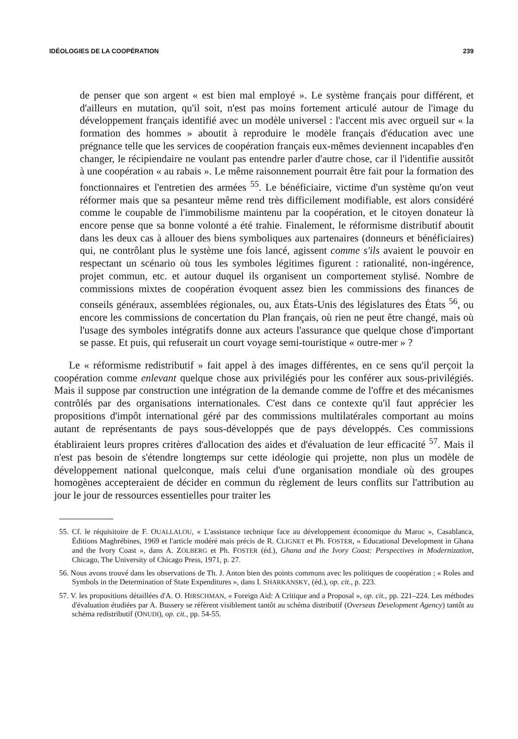IDÉOLOGIES DE LA COOPÉRATION 239
de penser que son argent « est bien mal employé ». Le système français pour différent, et d'ailleurs en mutation, qu'il soit, n'est pas moins fortement articulé autour de l'image du développement français identifié avec un modèle universel : l'accent mis avec orgueil sur « la formation des hommes » aboutit à reproduire le modèle français d'éducation avec une prégnance telle que les services de coopération français eux-mêmes deviennent incapables d'en changer, le récipiendaire ne voulant pas entendre parler d'autre chose, car il l'identifie aussitôt à une coopération « au rabais ». Le même raisonnement pourrait être fait pour la formation des fonctionnaires et l'entretien des armées <sup>55</sup>. Le bénéficiaire, victime d'un système qu'on veut réformer mais que sa pesanteur même rend très difficilement modifiable, est alors considéré comme le coupable de l'immobilisme maintenu par la coopération, et le citoyen donateur là encore pense que sa bonne volonté a été trahie. Finalement, le réformisme distributif aboutit dans les deux cas à allouer des biens symboliques aux partenaires (donneurs et bénéficiaires) qui, ne contrôlant plus le système une fois lancé, agissent comme s'ils avaient le pouvoir en respectant un scénario où tous les symboles légitimes figurent : rationalité, non-ingérence, projet commun, etc. et autour duquel ils organisent un comportement stylisé. Nombre de commissions mixtes de coopération évoquent assez bien les commissions des finances de conseils généraux, assemblées régionales, ou, aux États-Unis des législatures des États <sup>56</sup>, ou encore les commissions de concertation du Plan français, où rien ne peut être changé, mais où l'usage des symboles intégratifs donne aux acteurs l'assurance que quelque chose d'important se passe. Et puis, qui refuserait un court voyage semi-touristique « outre-mer » ?
Le « réformisme redistributif » fait appel à des images différentes, en ce sens qu'il perçoit la coopération comme enlevant quelque chose aux privilégiés pour les conférer aux sous-privilégiés. Mais il suppose par construction une intégration de la demande comme de l'offre et des mécanismes contrôlés par des organisations internationales. C'est dans ce contexte qu'il faut apprécier les propositions d'impôt international géré par des commissions multilatérales comportant au moins autant de représentants de pays sous-développés que de pays développés. Ces commissions établiraient leurs propres critères d'allocation des aides et d'évaluation de leur efficacité <sup>57</sup>. Mais il n'est pas besoin de s'étendre longtemps sur cette idéologie qui projette, non plus un modèle de développement national quelconque, mais celui d'une organisation mondiale où des groupes homogènes accepteraient de décider en commun du règlement de leurs conflits sur l'attribution au jour le jour de ressources essentielles pour traiter les
55. Cf. le réquisitoire de F. OUALLALOU, « L'assistance technique face au développement économique du Maroc », Casablanca, Éditions Maghrébines, 1969 et l'article modéré mais précis de R. CLIGNET et Ph. FOSTER, « Educational Development in Ghana and the Ivory Coast », dans A. ZOLBERG et Ph. FOSTER (éd.), Ghana and the Ivory Coast: Perspectives in Modernization, Chicago, The University of Chicago Press, 1971, p. 27.
56. Nous avons trouvé dans les observations de Th. J. Anton bien des points communs avec les politiques de coopération ; « Roles and Symbols in the Determination of State Expenditures », dans I. SHARKANSKY, (éd.), op. cit., p. 223.
57. V. les propositions détaillées d'A. O. HIRSCHMAN, « Foreign Aid: A Critique and a Proposal », op. cit., pp. 221–224. Les méthodes d'évaluation étudiées par A. Bussery se réfèrent visiblement tantôt au schéma distributif (Overseas Development Agency) tantôt au schéma redistributif (ONUDI), op. cit., pp. 54-55.